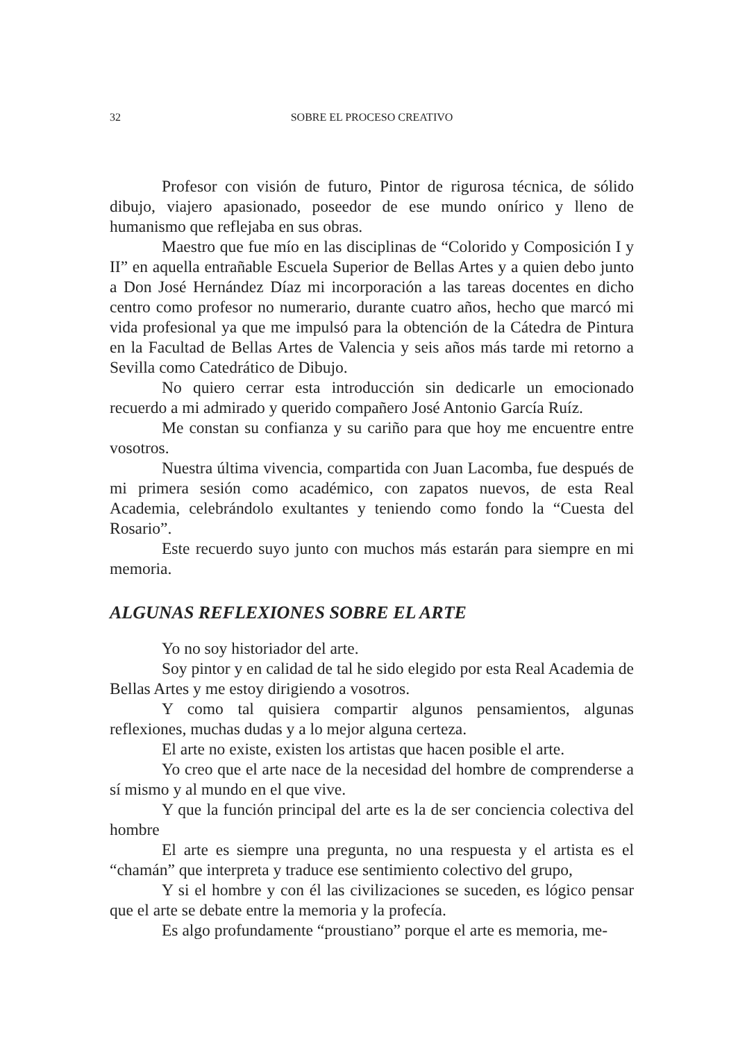32 SOBRE EL PROCESO CREATIVO
Profesor con visión de futuro, Pintor de rigurosa técnica, de sólido dibujo, viajero apasionado, poseedor de ese mundo onírico y lleno de humanismo que reflejaba en sus obras.
Maestro que fue mío en las disciplinas de “Colorido y Composición I y II” en aquella entrañable Escuela Superior de Bellas Artes y a quien debo junto a Don José Hernández Díaz mi incorporación a las tareas docentes en dicho centro como profesor no numerario, durante cuatro años, hecho que marcó mi vida profesional ya que me impulsó para la obtención de la Cátedra de Pintura en la Facultad de Bellas Artes de Valencia y seis años más tarde mi retorno a Sevilla como Catedrático de Dibujo.
No quiero cerrar esta introducción sin dedicarle un emocionado recuerdo a mi admirado y querido compañero José Antonio García Ruíz.
Me constan su confianza y su cariño para que hoy me encuentre entre vosotros.
Nuestra última vivencia, compartida con Juan Lacomba, fue después de mi primera sesión como académico, con zapatos nuevos, de esta Real Academia, celebrándolo exultantes y teniendo como fondo la “Cuesta del Rosario”.
Este recuerdo suyo junto con muchos más estarán para siempre en mi memoria.
ALGUNAS REFLEXIONES SOBRE EL ARTE
Yo no soy historiador del arte.
Soy pintor y en calidad de tal he sido elegido por esta Real Academia de Bellas Artes y me estoy dirigiendo a vosotros.
Y como tal quisiera compartir algunos pensamientos, algunas reflexiones, muchas dudas y a lo mejor alguna certeza.
El arte no existe, existen los artistas que hacen posible el arte.
Yo creo que el arte nace de la necesidad del hombre de comprenderse a sí mismo y al mundo en el que vive.
Y que la función principal del arte es la de ser conciencia colectiva del hombre
El arte es siempre una pregunta, no una respuesta y el artista es el “chamán” que interpreta y traduce ese sentimiento colectivo del grupo,
Y si el hombre y con él las civilizaciones se suceden, es lógico pensar que el arte se debate entre la memoria y la profecía.
Es algo profundamente “proustiano” porque el arte es memoria, me-